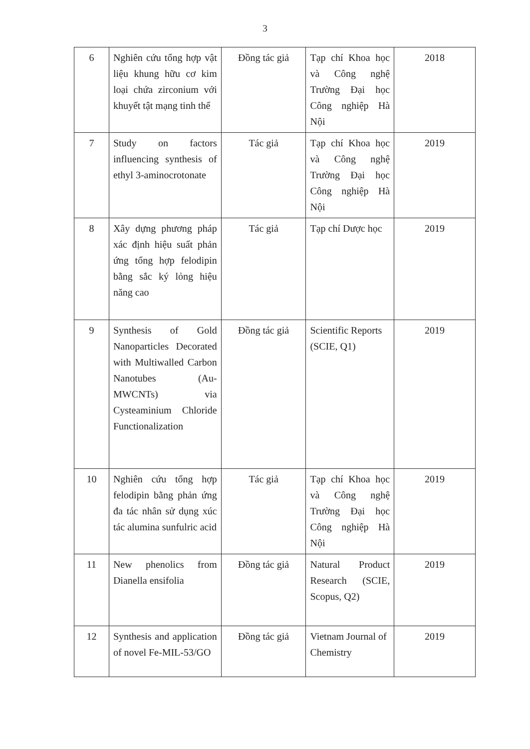3
| 6 | Nghiên cứu tổng hợp vật liệu khung hữu cơ kim loại chứa zirconium với khuyết tật mạng tinh thể | Đồng tác giả | Tạp chí Khoa học và Công nghệ Trường Đại học Công nghiệp Hà Nội | 2018 |
| 7 | Study on factors influencing synthesis of ethyl 3-aminocrotonate | Tác giả | Tạp chí Khoa học và Công nghệ Trường Đại học Công nghiệp Hà Nội | 2019 |
| 8 | Xây dựng phương pháp xác định hiệu suất phản ứng tổng hợp felodipin bằng sắc ký lỏng hiệu năng cao | Tác giả | Tạp chí Dược học | 2019 |
| 9 | Synthesis of Gold Nanoparticles Decorated with Multiwalled Carbon Nanotubes (Au-MWCNTs) via Cysteaminium Chloride Functionalization | Đồng tác giả | Scientific Reports (SCIE, Q1) | 2019 |
| 10 | Nghiên cứu tổng hợp felodipin bằng phản ứng đa tác nhân sử dụng xúc tác alumina sunfulric acid | Tác giả | Tạp chí Khoa học và Công nghệ Trường Đại học Công nghiệp Hà Nội | 2019 |
| 11 | New phenolics from Dianella ensifolia | Đồng tác giả | Natural Product Research (SCIE, Scopus, Q2) | 2019 |
| 12 | Synthesis and application of novel Fe-MIL-53/GO | Đồng tác giả | Vietnam Journal of Chemistry | 2019 |